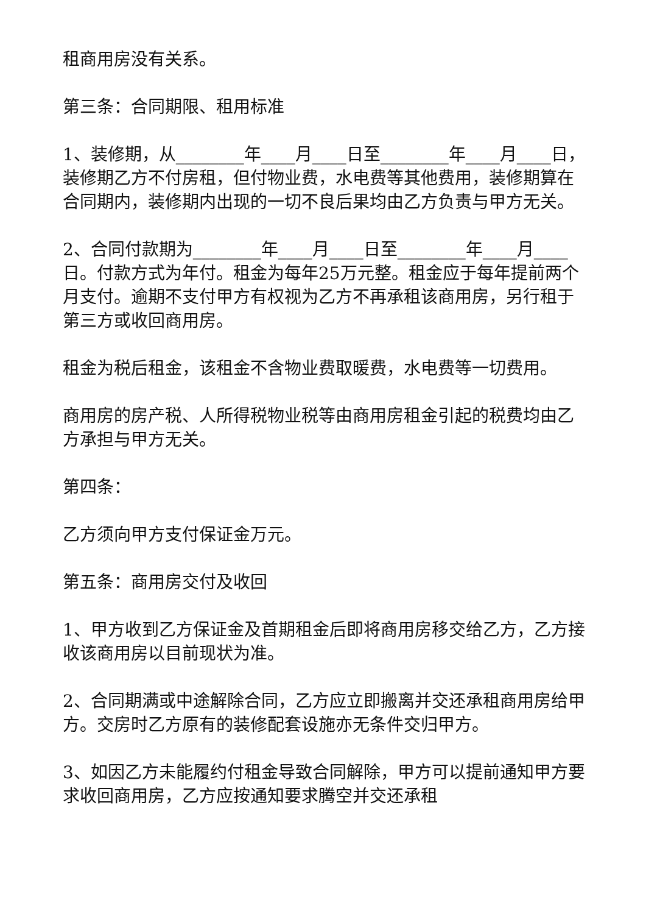租商用房没有关系。
第三条：合同期限、租用标准
1、装修期，从________年____月____日至________年____月____日，装修期乙方不付房租，但付物业费，水电费等其他费用，装修期算在合同期内，装修期内出现的一切不良后果均由乙方负责与甲方无关。
2、合同付款期为________年____月____日至________年____月____日。付款方式为年付。租金为每年25万元整。租金应于每年提前两个月支付。逾期不支付甲方有权视为乙方不再承租该商用房，另行租于第三方或收回商用房。
租金为税后租金，该租金不含物业费取暖费，水电费等一切费用。
商用房的房产税、人所得税物业税等由商用房租金引起的税费均由乙方承担与甲方无关。
第四条：
乙方须向甲方支付保证金万元。
第五条：商用房交付及收回
1、甲方收到乙方保证金及首期租金后即将商用房移交给乙方，乙方接收该商用房以目前现状为准。
2、合同期满或中途解除合同，乙方应立即搬离并交还承租商用房给甲方。交房时乙方原有的装修配套设施亦无条件交归甲方。
3、如因乙方未能履约付租金导致合同解除，甲方可以提前通知甲方要求收回商用房，乙方应按通知要求腾空并交还承租